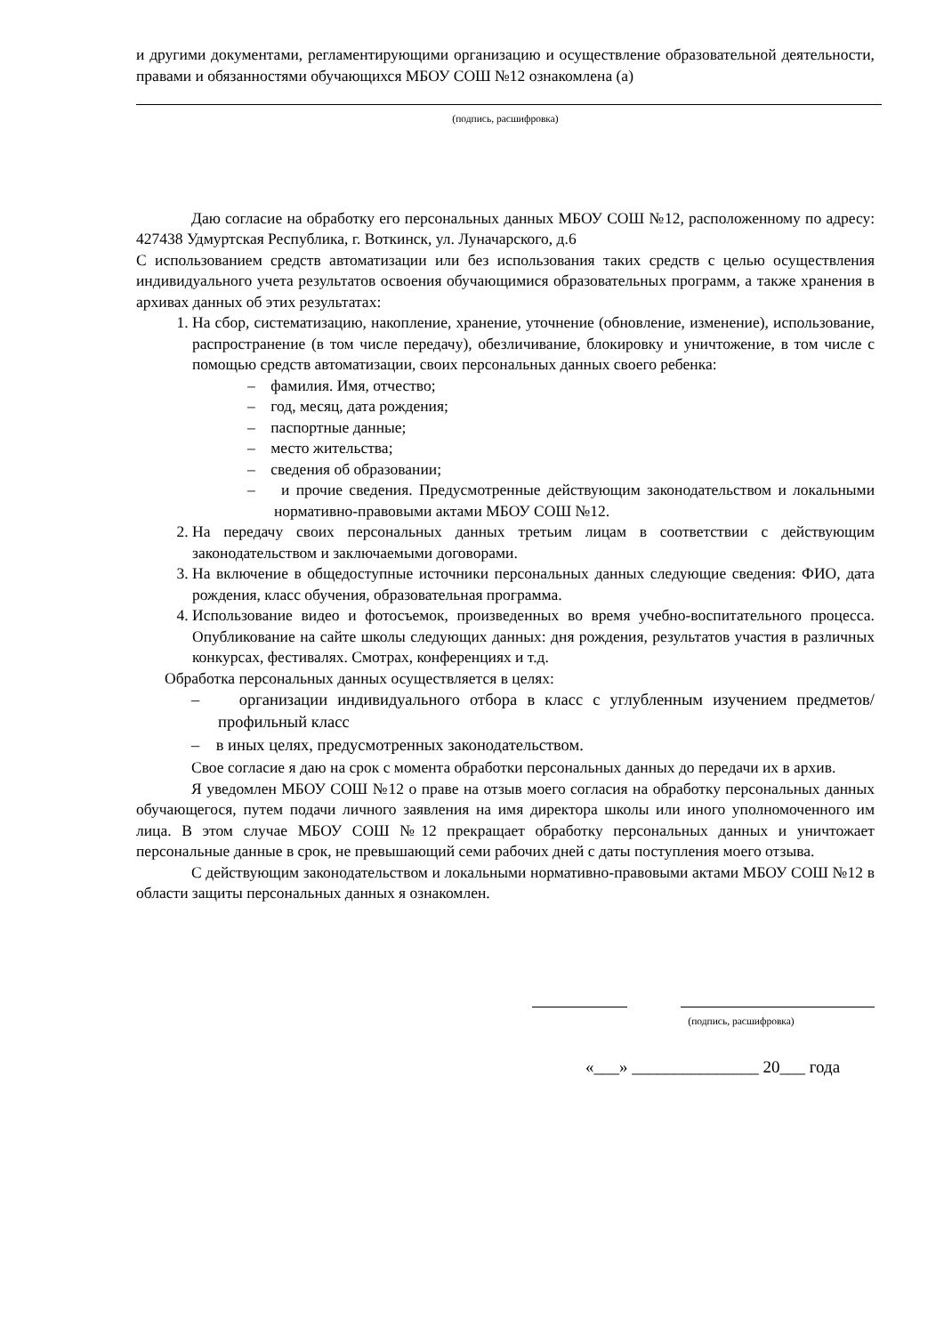и другими документами, регламентирующими организацию и осуществление образовательной деятельности, правами и обязанностями обучающихся МБОУ СОШ №12 ознакомлена (а)
(подпись, расшифровка)
Даю согласие на обработку его персональных данных МБОУ СОШ №12, расположенному по адресу: 427438 Удмуртская Республика, г. Воткинск, ул. Луначарского, д.6
С использованием средств автоматизации или без использования таких средств с целью осуществления индивидуального учета результатов освоения обучающимися образовательных программ, а также хранения в архивах данных об этих результатах:
1. На сбор, систематизацию, накопление, хранение, уточнение (обновление, изменение), использование, распространение (в том числе передачу), обезличивание, блокировку и уничтожение, в том числе с помощью средств автоматизации, своих персональных данных своего ребенка:
– фамилия. Имя, отчество;
– год, месяц, дата рождения;
– паспортные данные;
– место жительства;
– сведения об образовании;
– и прочие сведения. Предусмотренные действующим законодательством и локальными нормативно-правовыми актами МБОУ СОШ №12.
2. На передачу своих персональных данных третьим лицам в соответствии с действующим законодательством и заключаемыми договорами.
3. На включение в общедоступные источники персональных данных следующие сведения: ФИО, дата рождения, класс обучения, образовательная программа.
4. Использование видео и фотосъемок, произведенных во время учебно-воспитательного процесса. Опубликование на сайте школы следующих данных: дня рождения, результатов участия в различных конкурсах, фестивалях. Смотрах, конференциях и т.д.
Обработка персональных данных осуществляется в целях:
– организации индивидуального отбора в класс с углубленным изучением предметов/ профильный класс
– в иных целях, предусмотренных законодательством.
Свое согласие я даю на срок с момента обработки персональных данных до передачи их в архив.
Я уведомлен МБОУ СОШ №12 о праве на отзыв моего согласия на обработку персональных данных обучающегося, путем подачи личного заявления на имя директора школы или иного уполномоченного им лица. В этом случае МБОУ СОШ №12 прекращает обработку персональных данных и уничтожает персональные данные в срок, не превышающий семи рабочих дней с даты поступления моего отзыва.
С действующим законодательством и локальными нормативно-правовыми актами МБОУ СОШ №12 в области защиты персональных данных я ознакомлен.
(подпись, расшифровка)
«___» _______________ 20___ года